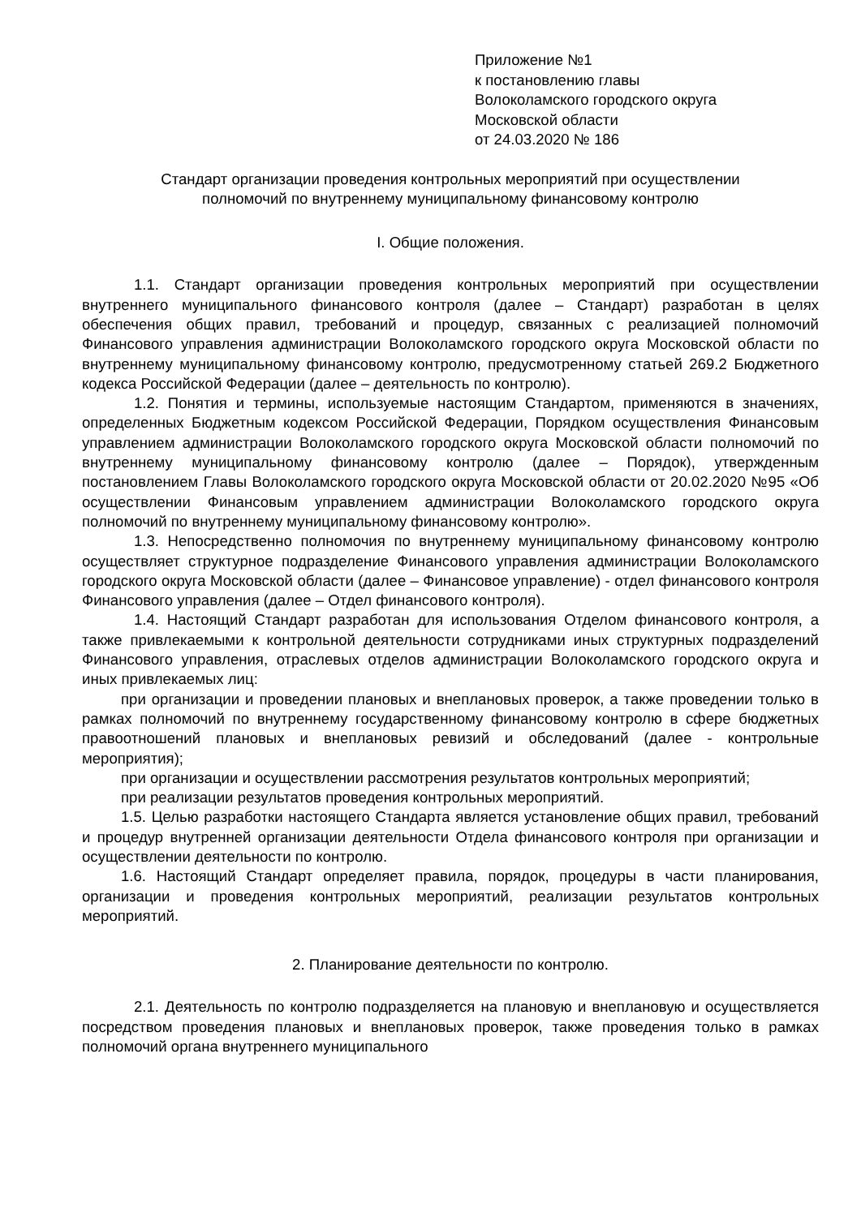Приложение №1
к постановлению главы
Волоколамского городского округа
Московской области
от 24.03.2020 № 186
Стандарт организации проведения контрольных мероприятий при осуществлении
полномочий по внутреннему муниципальному финансовому контролю
I. Общие положения.
1.1. Стандарт организации проведения контрольных мероприятий при осуществлении внутреннего муниципального финансового контроля (далее – Стандарт) разработан в целях обеспечения общих правил, требований и процедур, связанных с реализацией полномочий Финансового управления администрации Волоколамского городского округа Московской области по внутреннему муниципальному финансовому контролю, предусмотренному статьей 269.2 Бюджетного кодекса Российской Федерации (далее – деятельность по контролю).
1.2. Понятия и термины, используемые настоящим Стандартом, применяются в значениях, определенных Бюджетным кодексом Российской Федерации, Порядком осуществления Финансовым управлением администрации Волоколамского городского округа Московской области полномочий по внутреннему муниципальному финансовому контролю (далее – Порядок), утвержденным постановлением Главы Волоколамского городского округа Московской области от 20.02.2020 №95 «Об осуществлении Финансовым управлением администрации Волоколамского городского округа полномочий по внутреннему муниципальному финансовому контролю».
1.3. Непосредственно полномочия по внутреннему муниципальному финансовому контролю осуществляет структурное подразделение Финансового управления администрации Волоколамского городского округа Московской области (далее – Финансовое управление) - отдел финансового контроля Финансового управления (далее – Отдел финансового контроля).
1.4. Настоящий Стандарт разработан для использования Отделом финансового контроля, а также привлекаемыми к контрольной деятельности сотрудниками иных структурных подразделений Финансового управления, отраслевых отделов администрации Волоколамского городского округа и иных привлекаемых лиц:
при организации и проведении плановых и внеплановых проверок, а также проведении только в рамках полномочий по внутреннему государственному финансовому контролю в сфере бюджетных правоотношений плановых и внеплановых ревизий и обследований (далее - контрольные мероприятия);
при организации и осуществлении рассмотрения результатов контрольных мероприятий;
при реализации результатов проведения контрольных мероприятий.
1.5. Целью разработки настоящего Стандарта является установление общих правил, требований и процедур внутренней организации деятельности Отдела финансового контроля при организации и осуществлении деятельности по контролю.
1.6. Настоящий Стандарт определяет правила, порядок, процедуры в части планирования, организации и проведения контрольных мероприятий, реализации результатов контрольных мероприятий.
2. Планирование деятельности по контролю.
2.1. Деятельность по контролю подразделяется на плановую и внеплановую и осуществляется посредством проведения плановых и внеплановых проверок, также проведения только в рамках полномочий органа внутреннего муниципального